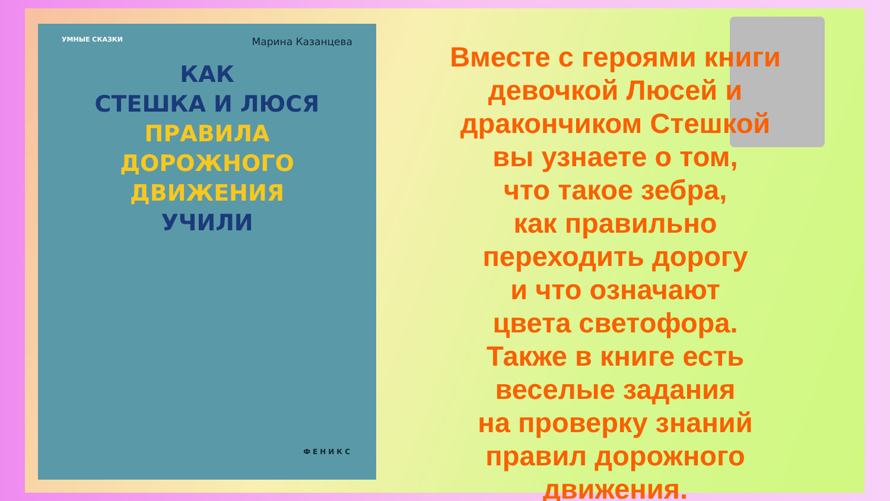УМНЫЕ СКАЗКИ Марина Казанцева
КАК
СТЕШКА И ЛЮСЯ
ПРАВИЛА
ДОРОЖНОГО
ДВИЖЕНИЯ
УЧИЛИ
ФЕНИКС
Вместе с героями книги
девочкой Люсей и
дракончиком Стешкой
вы узнаете о том,
что такое зебра,
как правильно
переходить дорогу
и что означают
цвета светофора.
Также в книге есть
веселые задания
на проверку знаний
правил дорожного
движения.